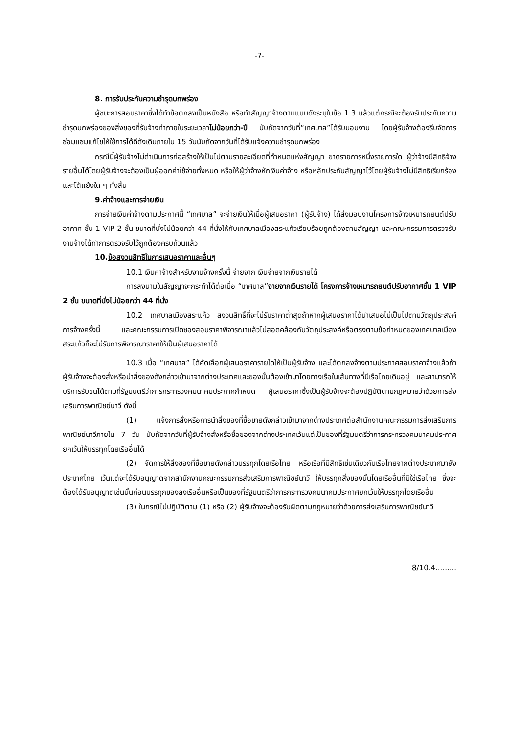-7-
8. การรับประกันความชำรุดบกพร่อง
ผู้ชนะการสอบราคาซึ่งได้ทำข้อตกลงเป็นหนังสือ หรือทำสัญญาจ้างตามแบบดังระบุในข้อ 1.3 แล้วแต่กรณีจะต้องรับประกันความชำรุดบกพร่องของสิ่งของที่รับจ้างทำภายในระยะเวลาไม่น้อยกว่า-ปี นับถัดจากวันที่“เทศบาล”ได้รับมอบงาน โดยผู้รับจ้างต้องรีบจัดการซ่อมแซมแก้ไขให้ใช้การได้ดีดังเดิมภายใน 15 วันนับถัดจากวันที่ได้รับแจ้งความชำรุดบกพร่อง
กรณีนี้ผู้รับจ้างไม่ดำเนินการก่อสร้างให้เป็นไปตามรายละเอียดที่กำหนดแห่งสัญญา ขาดรายการหนึ่งรายการใด ผู้ว่าจ้างมีสิทธิจ้างรายอื่นได้โดยผู้รับจ้างจะต้องเป็นผู้ออกค่าใช้จ่ายทั้งหมด หรือให้ผู้ว่าจ้างหักเงินค่าจ้าง หรือหลักประกันสัญญาไว้โดยผู้รับจ้างไม่มีสิทธิเรียกร้อง และโต้แย้งใด ๆ ทั้งสิ้น
9.ค่าจ้างและการจ่ายเงิน
การจ่ายเงินค่าจ้างตามประกาศนี้ “เทศบาล” จะจ่ายเงินให้เมื่อผู้เสนอราคา (ผู้รับจ้าง) ได้ส่งมอบงานโครงการจ้างเหมารถยนต์ปรับอากาศ ชั้น 1 VIP 2 ชั้น ขนาดที่นั่งไม่น้อยกว่า 44 ที่นั่งให้กับเทศบาลเมืองสระแก้วเรียบร้อยถูกต้องตามสัญญา และคณะกรรมการตรวจรับงานจ้างได้ทำการตรวจรับไว้ถูกต้องครบถ้วนแล้ว
10.ข้อสงวนสิทธิในการเสนอราคาและอื่นๆ
10.1 เงินค่าจ้างสำหรับงานจ้างครั้งนี้ จ่ายจาก เงินจ่ายจากเงินรายได้
การลงนามในสัญญาจะกระทำได้ต่อเมื่อ “เทศบาล”จ่ายจากเงินรายได้ โครงการจ้างเหมารถยนต์ปรับอากาศชั้น 1 VIP 2 ชั้น ขนาดที่นั่งไม่น้อยกว่า 44 ที่นั่ง
10.2 เทศบาลเมืองสระแก้ว สงวนสิทธิ์ที่จะไม่รับราคาต่ำสุดถ้าหากผู้เสนอราคาได้นำเสนอไม่เป็นไปตามวัตถุประสงค์การจ้างครั้งนี้ และคณะกรรมการเปิดซองสอบราคาพิจารณาแล้วไม่สอดคล้องกับวัตถุประสงค์หรือตรงตามข้อกำหนดของเทศบาลเมืองสระแก้วก็จะไม่รับการพิจารณาราคาให้เป็นผู้เสนอราคาได้
10.3 เมื่อ “เทศบาล” ได้คัดเลือกผู้เสนอราคารายใดให้เป็นผู้รับจ้าง และได้ตกลงจ้างตามประกาศสอบราคาจ้างแล้วถ้าผู้รับจ้างจะต้องสั่งหรือนำสิ่งของดังกล่าวเข้ามาจากต่างประเทศและของนั้นต้องเข้ามาโดยทางเรือในเส้นทางที่มีเรือไทยเดินอยู่ และสามารถให้บริการรับขนได้ตามที่รัฐมนตรีว่าการกระทรวงคมนาคมประกาศกำหนด ผู้เสนอราคาซึ่งเป็นผู้รับจ้างจะต้องปฏิบัติตามกฎหมายว่าด้วยการส่งเสริมการพาณิชย์นาวี ดังนี้
(1) แจ้งการสั่งหรือการนำสิ่งของที่ซื้อขายดังกล่าวเข้ามาจากต่างประเทศต่อสำนักงานคณะกรรมการส่งเสริมการพาณิชย์นาวีภายใน 7 วัน นับถัดจากวันที่ผู้รับจ้างสั่งหรือซื้อของจากต่างประเทศเว้นแต่เป็นของที่รัฐมนตรีว่าการกระทรวงคมนาคมประกาศยกเว้นให้บรรทุกโดยเรืออื่นได้
(2) จัดการให้สิ่งของที่ซื้อขายดังกล่าวบรรทุกโดยเรือไทย หรือเรือที่มีสิทธิเช่นเดียวกับเรือไทยจากต่างประเทศมายังประเทศไทย เว้นแต่จะได้รับอนุญาตจากสำนักงานคณะกรรมการส่งเสริมการพาณิชย์นาวี ให้บรรทุกสิ่งของนั้นโดยเรืออื่นที่มิใช่เรือไทย ซึ่งจะต้องได้รับอนุญาตเช่นนั้นก่อนบรรทุกของลงเรืออื่นหรือเป็นของที่รัฐมนตรีว่าการกระทรวงคมนาคมประกาศยกเว้นให้บรรทุกโดยเรืออื่น
(3) ในกรณีไม่ปฏิบัติตาม (1) หรือ (2) ผู้รับจ้างจะต้องรับผิดตามกฎหมายว่าด้วยการส่งเสริมการพาณิชย์นาวี
8/10.4.........